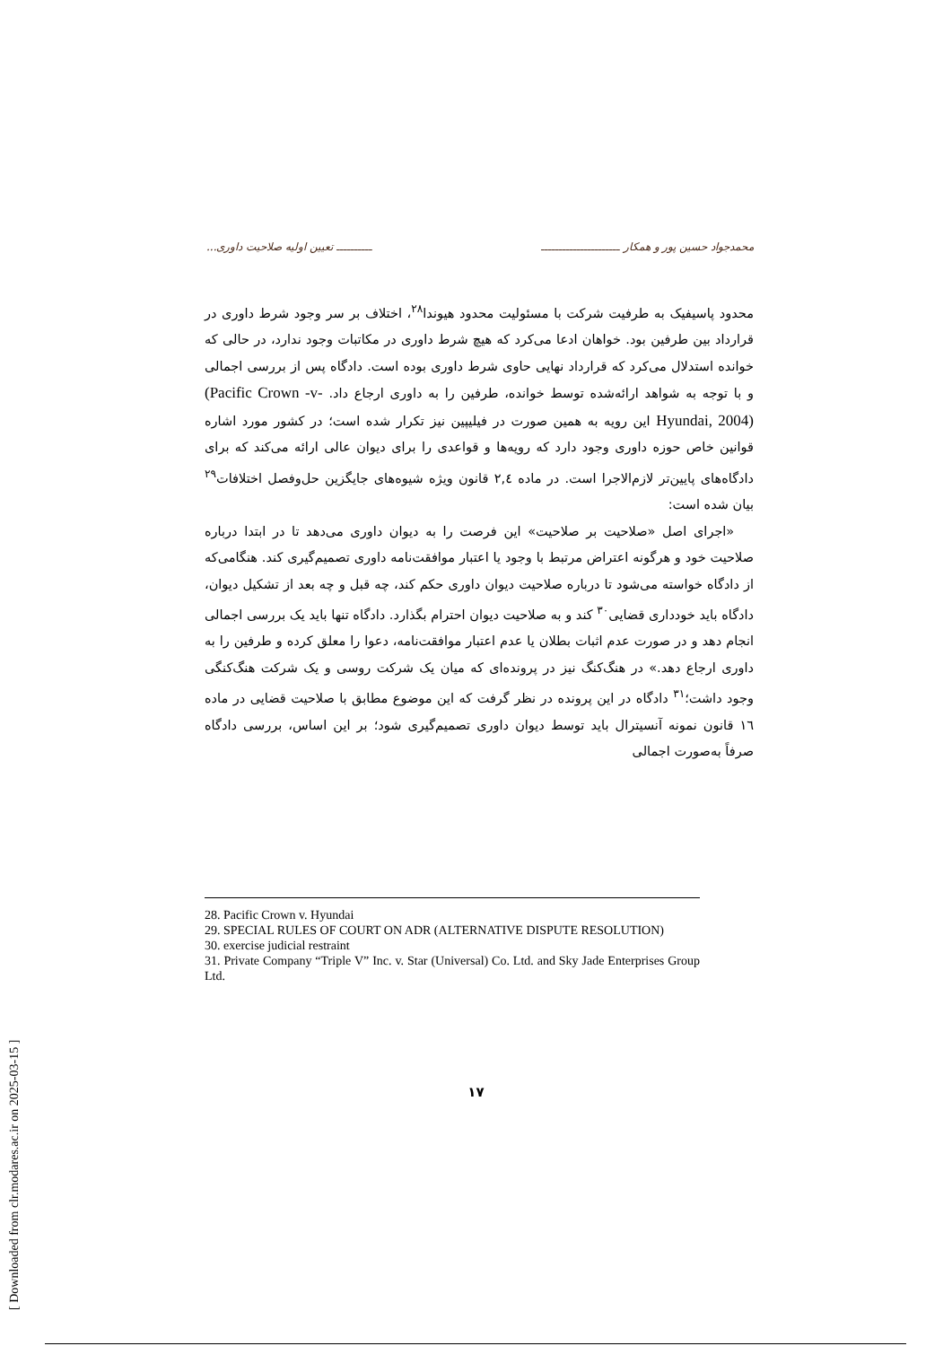محمدجواد حسین پور و همکار ــــــــــــــــــــــ ــــــــــ تعیین اولیه صلاحیت داوری...
محدود پاسیفیک به طرفیت شرکت با مسئولیت محدود هیوندا<sup>۲۸</sup>، اختلاف بر سر وجود شرط داوری در قرارداد بین طرفین بود. خواهان ادعا می‌کرد که هیچ شرط داوری در مکاتبات وجود ندارد، در حالی که خوانده استدلال می‌کرد که قرارداد نهایی حاوی شرط داوری بوده است. دادگاه پس از بررسی اجمالی و با توجه به شواهد ارائه‌شده توسط خوانده، طرفین را به داوری ارجاع داد. (Pacific Crown -v- Hyundai, 2004) این رویه به همین صورت در فیلیپین نیز تکرار شده است؛ در کشور مورد اشاره قوانین خاص حوزه داوری وجود دارد که رویه‌ها و قواعدی را برای دیوان عالی ارائه می‌کند که برای دادگاه‌های پایین‌تر لازم‌الاجرا است. در ماده ۲,٤ قانون ویژه شیوه‌های جایگزین حل‌وفصل اختلافات<sup>۲۹</sup> بیان شده است:
«اجرای اصل «صلاحیت بر صلاحیت» این فرصت را به دیوان داوری می‌دهد تا در ابتدا درباره صلاحیت خود و هرگونه اعتراض مرتبط با وجود یا اعتبار موافقت‌نامه داوری تصمیم‌گیری کند. هنگامی‌که از دادگاه خواسته می‌شود تا درباره صلاحیت دیوان داوری حکم کند، چه قبل و چه بعد از تشکیل دیوان، دادگاه باید خودداری قضایی<sup>۳۰</sup> کند و به صلاحیت دیوان احترام بگذارد. دادگاه تنها باید یک بررسی اجمالی انجام دهد و در صورت عدم اثبات بطلان یا عدم اعتبار موافقت‌نامه، دعوا را معلق کرده و طرفین را به داوری ارجاع دهد.» در هنگ‌کنگ نیز در پرونده‌ای که میان یک شرکت روسی و یک شرکت هنگ‌کنگی وجود داشت؛<sup>۳۱</sup> دادگاه در این پرونده در نظر گرفت که این موضوع مطابق با صلاحیت قضایی در ماده ١٦ قانون نمونه آنسیترال باید توسط دیوان داوری تصمیم‌گیری شود؛ بر این اساس، بررسی دادگاه صرفاً به‌صورت اجمالی
28. Pacific Crown v. Hyundai
29. SPECIAL RULES OF COURT ON ADR (ALTERNATIVE DISPUTE RESOLUTION)
30. exercise judicial restraint
31. Private Company “Triple V” Inc. v. Star (Universal) Co. Ltd. and Sky Jade Enterprises Group Ltd.
۱۷
[ Downloaded from clr.modares.ac.ir on 2025-03-15 ]